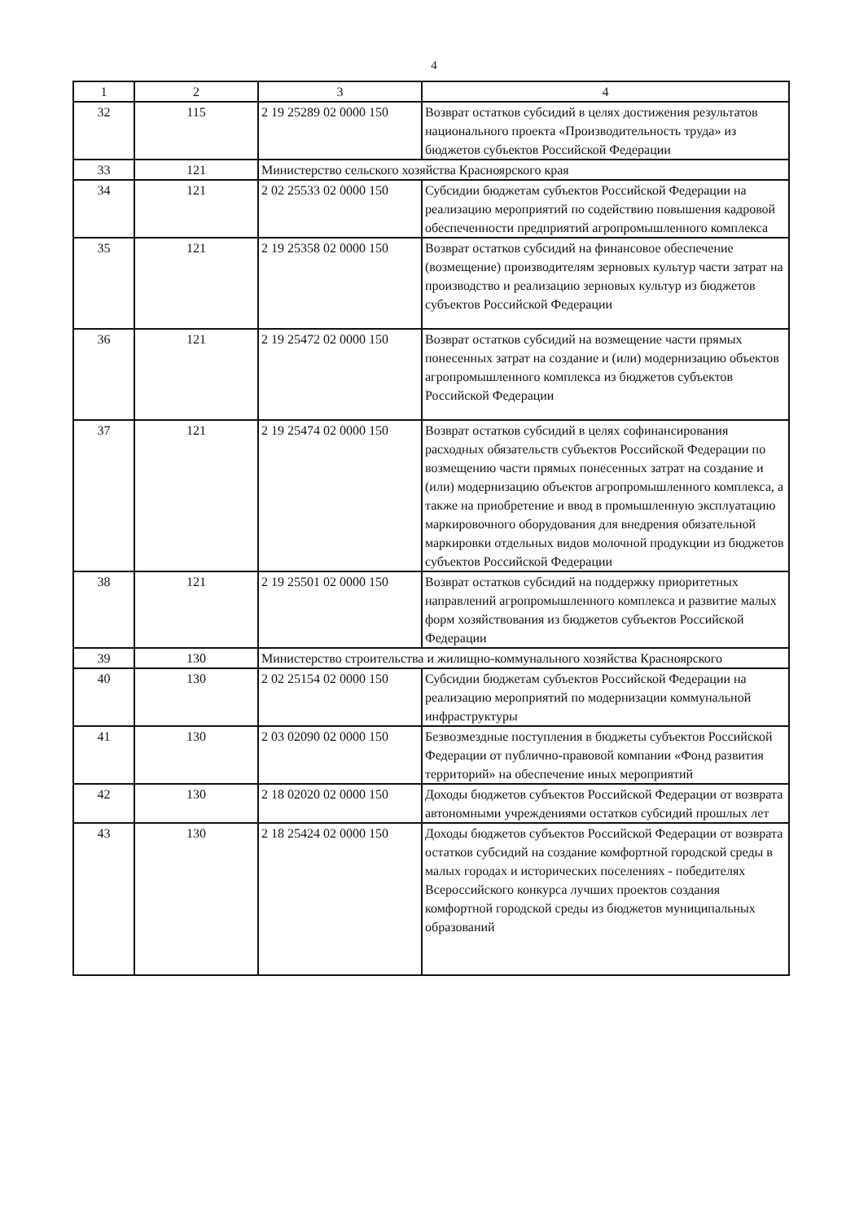4
| 1 | 2 | 3 | 4 |
| --- | --- | --- | --- |
| 32 | 115 | 2 19 25289 02 0000 150 | Возврат остатков субсидий в целях достижения результатов национального проекта «Производительность труда» из бюджетов субъектов Российской Федерации |
| 33 | 121 | Министерство сельского хозяйства Красноярского края | |
| 34 | 121 | 2 02 25533 02 0000 150 | Субсидии бюджетам субъектов Российской Федерации на реализацию мероприятий по содействию повышения кадровой обеспеченности предприятий агропромышленного комплекса |
| 35 | 121 | 2 19 25358 02 0000 150 | Возврат остатков субсидий на финансовое обеспечение (возмещение) производителям зерновых культур части затрат на производство и реализацию зерновых культур из бюджетов субъектов Российской Федерации |
| 36 | 121 | 2 19 25472 02 0000 150 | Возврат остатков субсидий на возмещение части прямых понесенных затрат на создание и (или) модернизацию объектов агропромышленного комплекса из бюджетов субъектов Российской Федерации |
| 37 | 121 | 2 19 25474 02 0000 150 | Возврат остатков субсидий в целях софинансирования расходных обязательств субъектов Российской Федерации по возмещению части прямых понесенных затрат на создание и (или) модернизацию объектов агропромышленного комплекса, а также на приобретение и ввод в промышленную эксплуатацию маркировочного оборудования для внедрения обязательной маркировки отдельных видов молочной продукции из бюджетов субъектов Российской Федерации |
| 38 | 121 | 2 19 25501 02 0000 150 | Возврат остатков субсидий на поддержку приоритетных направлений агропромышленного комплекса и развитие малых форм хозяйствования из бюджетов субъектов Российской Федерации |
| 39 | 130 | Министерство строительства и жилищно-коммунального хозяйства Красноярского | |
| 40 | 130 | 2 02 25154 02 0000 150 | Субсидии бюджетам субъектов Российской Федерации на реализацию мероприятий по модернизации коммунальной инфраструктуры |
| 41 | 130 | 2 03 02090 02 0000 150 | Безвозмездные поступления в бюджеты субъектов Российской Федерации от публично-правовой компании «Фонд развития территорий» на обеспечение иных мероприятий |
| 42 | 130 | 2 18 02020 02 0000 150 | Доходы бюджетов субъектов Российской Федерации от возврата автономными учреждениями остатков субсидий прошлых лет |
| 43 | 130 | 2 18 25424 02 0000 150 | Доходы бюджетов субъектов Российской Федерации от возврата остатков субсидий на создание комфортной городской среды в малых городах и исторических поселениях - победителях Всероссийского конкурса лучших проектов создания комфортной городской среды из бюджетов муниципальных образований |